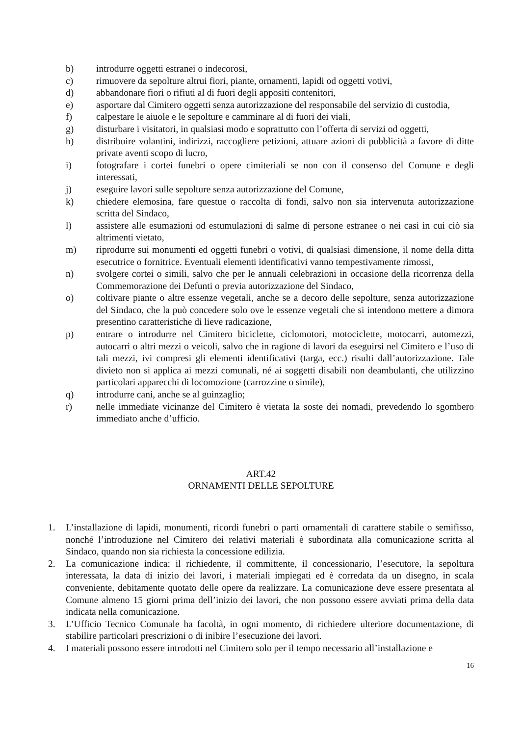b) introdurre oggetti estranei o indecorosi,
c) rimuovere da sepolture altrui fiori, piante, ornamenti, lapidi od oggetti votivi,
d) abbandonare fiori o rifiuti al di fuori degli appositi contenitori,
e) asportare dal Cimitero oggetti senza autorizzazione del responsabile del servizio di custodia,
f) calpestare le aiuole e le sepolture e camminare al di fuori dei viali,
g) disturbare i visitatori, in qualsiasi modo e soprattutto con l’offerta di servizi od oggetti,
h) distribuire volantini, indirizzi, raccogliere petizioni, attuare azioni di pubblicità a favore di ditte private aventi scopo di lucro,
i) fotografare i cortei funebri o opere cimiteriali se non con il consenso del Comune e degli interessati,
j) eseguire lavori sulle sepolture senza autorizzazione del Comune,
k) chiedere elemosina, fare questue o raccolta di fondi, salvo non sia intervenuta autorizzazione scritta del Sindaco,
l) assistere alle esumazioni od estumulazioni di salme di persone estranee o nei casi in cui ciò sia altrimenti vietato,
m) riprodurre sui monumenti ed oggetti funebri o votivi, di qualsiasi dimensione, il nome della ditta esecutrice o fornitrice. Eventuali elementi identificativi vanno tempestivamente rimossi,
n) svolgere cortei o simili, salvo che per le annuali celebrazioni in occasione della ricorrenza della Commemorazione dei Defunti o previa autorizzazione del Sindaco,
o) coltivare piante o altre essenze vegetali, anche se a decoro delle sepolture, senza autorizzazione del Sindaco, che la può concedere solo ove le essenze vegetali che si intendono mettere a dimora presentino caratteristiche di lieve radicazione,
p) entrare o introdurre nel Cimitero biciclette, ciclomotori, motociclette, motocarri, automezzi, autocarri o altri mezzi o veicoli, salvo che in ragione di lavori da eseguirsi nel Cimitero e l’uso di tali mezzi, ivi compresi gli elementi identificativi (targa, ecc.) risulti dall’autorizzazione. Tale divieto non si applica ai mezzi comunali, né ai soggetti disabili non deambulanti, che utilizzino particolari apparecchi di locomozione (carrozzine o simile),
q) introdurre cani, anche se al guinzaglio;
r) nelle immediate vicinanze del Cimitero è vietata la soste dei nomadi, prevedendo lo sgombero immediato anche d’ufficio.
ART.42
ORNAMENTI DELLE SEPOLTURE
1. L’installazione di lapidi, monumenti, ricordi funebri o parti ornamentali di carattere stabile o semifisso, nonché l’introduzione nel Cimitero dei relativi materiali è subordinata alla comunicazione scritta al Sindaco, quando non sia richiesta la concessione edilizia.
2. La comunicazione indica: il richiedente, il committente, il concessionario, l’esecutore, la sepoltura interessata, la data di inizio dei lavori, i materiali impiegati ed è corredata da un disegno, in scala conveniente, debitamente quotato delle opere da realizzare. La comunicazione deve essere presentata al Comune almeno 15 giorni prima dell’inizio dei lavori, che non possono essere avviati prima della data indicata nella comunicazione.
3. L’Ufficio Tecnico Comunale ha facoltà, in ogni momento, di richiedere ulteriore documentazione, di stabilire particolari prescrizioni o di inibire l’esecuzione dei lavori.
4. I materiali possono essere introdotti nel Cimitero solo per il tempo necessario all’installazione e
16